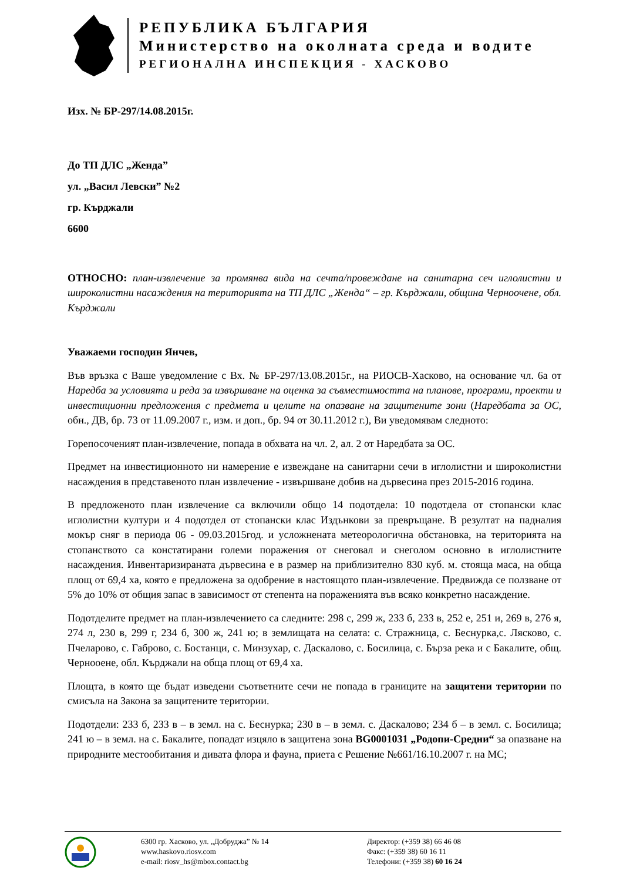РЕПУБЛИКА БЪЛГАРИЯ
Министерство на околната среда и водите
РЕГИОНАЛНА ИНСПЕКЦИЯ - ХАСКОВО
Изх. № БР-297/14.08.2015г.
До ТП ДЛС „Женда”
ул. „Васил Левски” №2
гр. Кърджали
6600
ОТНОСНО: план-извлечение за промянва вида на сечта/провеждане на санитарна сеч иглолистни и широколистни насаждения на територията на ТП ДЛС „Женда“ – гр. Кърджали, община Черноочене, обл. Кърджали
Уважаеми господин Янчев,
Във връзка с Ваше уведомление с Вх. № БР-297/13.08.2015г., на РИОСВ-Хасково, на основание чл. 6а от Наредба за условията и реда за извършване на оценка за съвместимостта на планове, програми, проекти и инвестиционни предложения с предмета и целите на опазване на защитените зони (Наредбата за ОС, обн., ДВ, бр. 73 от 11.09.2007 г., изм. и доп., бр. 94 от 30.11.2012 г.), Ви уведомявам следното:
Горепосоченият план-извлечение, попада в обхвата на чл. 2, ал. 2 от Наредбата за ОС.
Предмет на инвестиционното ни намерение е извеждане на санитарни сечи в иглолистни и широколистни насаждения в представеното план извлечение - извършване добив на дървесина през 2015-2016 година.
В предложеното план извлечение са включили общо 14 подотдела: 10 подотдела от стопански клас иглолистни култури и 4 подотдел от стопански клас Издънкови за превръщане. В резултат на падналия мокър сняг в периода 06 - 09.03.2015год. и усложнената метеорологична обстановка, на територията на стопанството са констатирани големи поражения от снеговал и снеголом основно в иглолистните насаждения. Инвентаризираната дървесина е в размер на приблизително 830 куб. м. стояща маса, на обща площ от 69,4 ха, която е предложена за одобрение в настоящото план-извлечение. Предвижда се ползване от 5% до 10% от общия запас в зависимост от степента на пораженията във всяко конкретно насаждение.
Подотделите предмет на план-извлечението са следните: 298 с, 299 ж, 233 б, 233 в, 252 е, 251 и, 269 в, 276 я, 274 л, 230 в, 299 г, 234 б, 300 ж, 241 ю; в землищата на селата: с. Стражница, с. Беснурка,с. Лясково, с. Пчеларово, с. Габрово, с. Бостанци, с. Минзухар, с. Даскалово, с. Босилица, с. Бърза река и с Бакалите, общ. Чернооене, обл. Кърджали на обща площ от 69,4 ха.
Площта, в която ще бъдат изведени съответните сечи не попада в границите на защитени територии по смисъла на Закона за защитените територии.
Подотдели: 233 б, 233 в – в земл. на с. Беснурка; 230 в – в земл. с. Даскалово; 234 б – в земл. с. Босилица; 241 ю – в земл. на с. Бакалите, попадат изцяло в защитена зона BG0001031 „Родопи-Средни“ за опазване на природните местообитания и дивата флора и фауна, приета с Решение №661/16.10.2007 г. на МС;
6300 гр. Хасково, ул. „Добруджа” № 14
www.haskovo.riosv.com
e-mail: riosv_hs@mbox.contact.bg
Директор: (+359 38) 66 46 08
Факс: (+359 38) 60 16 11
Телефони: (+359 38) 60 16 24